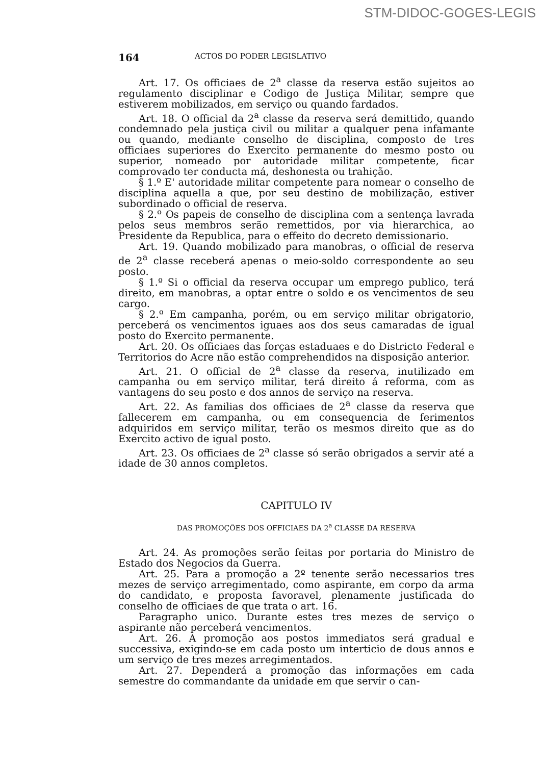STM-DIDOC-GOGES-LEGIS
164 ACTOS DO PODER LEGISLATIVO
Art. 17. Os officiaes de 2<sup>a</sup> classe da reserva estão sujeitos ao regulamento disciplinar e Codigo de Justiça Militar, sempre que estiverem mobilizados, em serviço ou quando fardados.
Art. 18. O official da 2<sup>a</sup> classe da reserva será demittido, quando condemnado pela justiça civil ou militar a qualquer pena infamante ou quando, mediante conselho de disciplina, composto de tres officiaes superiores do Exercito permanente do mesmo posto ou superior, nomeado por autoridade militar competente, ficar comprovado ter conducta má, deshonesta ou trahição.
§ 1.º E' autoridade militar competente para nomear o conselho de disciplina aquella a que, por seu destino de mobilização, estiver subordinado o official de reserva.
§ 2.º Os papeis de conselho de disciplina com a sentença lavrada pelos seus membros serão remettidos, por via hierarchica, ao Presidente da Republica, para o effeito do decreto demissionario.
Art. 19. Quando mobilizado para manobras, o official de reserva de 2<sup>a</sup> classe receberá apenas o meio-soldo correspondente ao seu posto.
§ 1.º Si o official da reserva occupar um emprego publico, terá direito, em manobras, a optar entre o soldo e os vencimentos de seu cargo.
§ 2.º Em campanha, porém, ou em serviço militar obrigatorio, perceberá os vencimentos iguaes aos dos seus camaradas de igual posto do Exercito permanente.
Art. 20. Os officiaes das forças estaduaes e do Districto Federal e Territorios do Acre não estão comprehendidos na disposição anterior.
Art. 21. O official de 2<sup>a</sup> classe da reserva, inutilizado em campanha ou em serviço militar, terá direito á reforma, com as vantagens do seu posto e dos annos de serviço na reserva.
Art. 22. As familias dos officiaes de 2<sup>a</sup> classe da reserva que fallecerem em campanha, ou em consequencia de ferimentos adquiridos em serviço militar, terão os mesmos direito que as do Exercito activo de igual posto.
Art. 23. Os officiaes de 2<sup>a</sup> classe só serão obrigados a servir até a idade de 30 annos completos.
CAPITULO IV
DAS PROMOÇÕES DOS OFFICIAES DA 2<sup>a</sup> CLASSE DA RESERVA
Art. 24. As promoções serão feitas por portaria do Ministro de Estado dos Negocios da Guerra.
Art. 25. Para a promoção a 2º tenente serão necessarios tres mezes de serviço arregimentado, como aspirante, em corpo da arma do candidato, e proposta favoravel, plenamente justificada do conselho de officiaes de que trata o art. 16.
Paragrapho unico. Durante estes tres mezes de serviço o aspirante não perceberá vencimentos.
Art. 26. A promoção aos postos immediatos será gradual e successiva, exigindo-se em cada posto um interticio de dous annos e um serviço de tres mezes arregimentados.
Art. 27. Dependerá a promoção das informações em cada semestre do commandante da unidade em que servir o can-